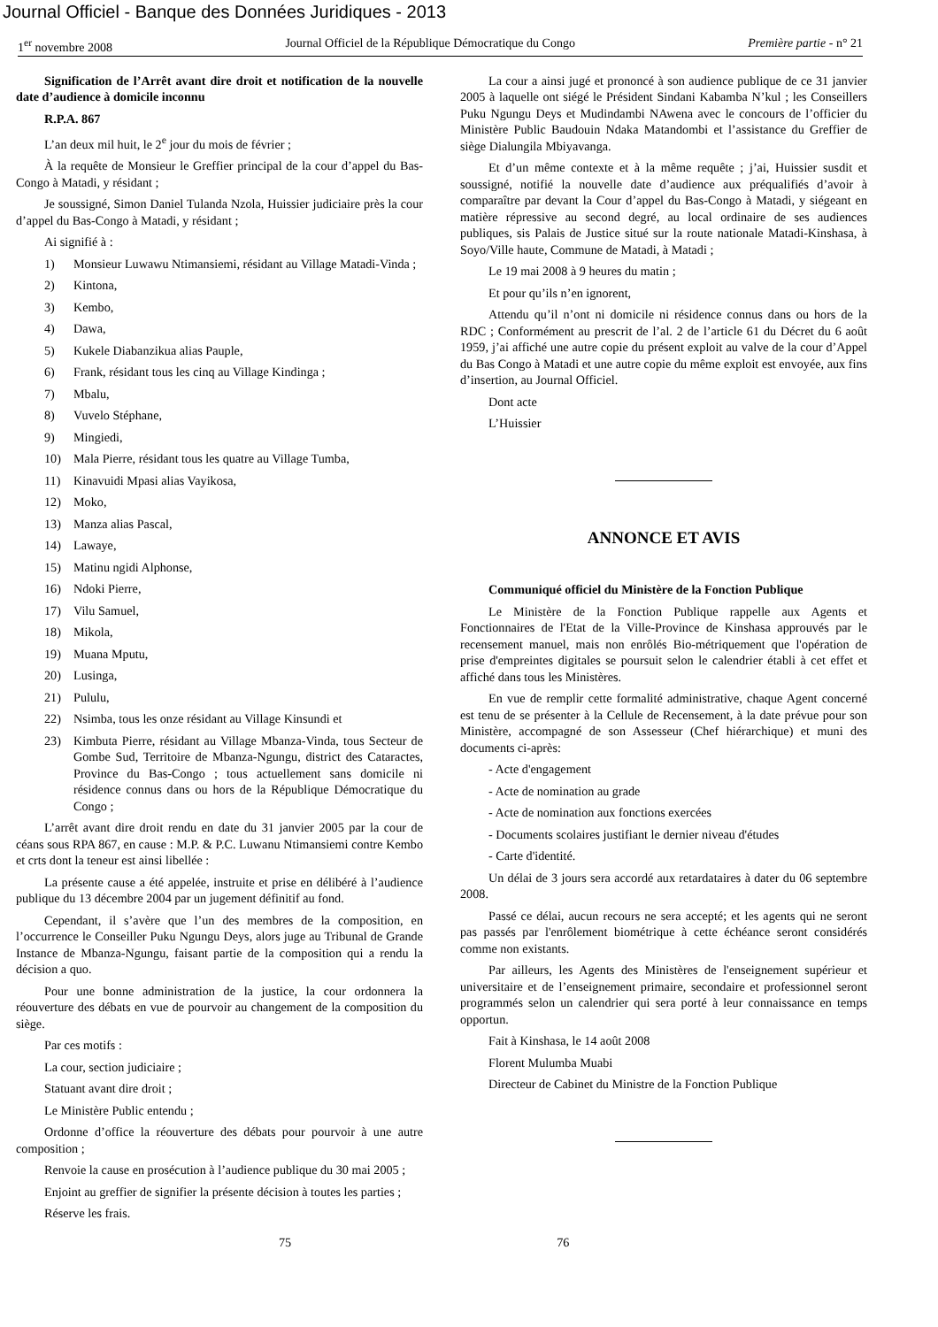Journal Officiel - Banque des Données Juridiques - 2013
1<sup>er</sup> novembre 2008 Journal Officiel de la République Démocratique du Congo Première partie - n° 21
Signification de l’Arrêt avant dire droit et notification de la nouvelle date d’audience à domicile inconnu
R.P.A. 867
L’an deux mil huit, le 2<sup>e</sup> jour du mois de février ;
À la requête de Monsieur le Greffier principal de la cour d’appel du Bas-Congo à Matadi, y résidant ;
Je soussigné, Simon Daniel Tulanda Nzola, Huissier judiciaire près la cour d’appel du Bas-Congo à Matadi, y résidant ;
Ai signifié à :
1) Monsieur Luwawu Ntimansiemi, résidant au Village Matadi-Vinda ;
2) Kintona,
3) Kembo,
4) Dawa,
5) Kukele Diabanzikua alias Pauple,
6) Frank, résidant tous les cinq au Village Kindinga ;
7) Mbalu,
8) Vuvelo Stéphane,
9) Mingiedi,
10) Mala Pierre, résidant tous les quatre au Village Tumba,
11) Kinavuidi Mpasi alias Vayikosa,
12) Moko,
13) Manza alias Pascal,
14) Lawaye,
15) Matinu ngidi Alphonse,
16) Ndoki Pierre,
17) Vilu Samuel,
18) Mikola,
19) Muana Mputu,
20) Lusinga,
21) Pululu,
22) Nsimba, tous les onze résidant au Village Kinsundi et
23) Kimbuta Pierre, résidant au Village Mbanza-Vinda, tous Secteur de Gombe Sud, Territoire de Mbanza-Ngungu, district des Cataractes, Province du Bas-Congo ; tous actuellement sans domicile ni résidence connus dans ou hors de la République Démocratique du Congo ;
L’arrêt avant dire droit rendu en date du 31 janvier 2005 par la cour de céans sous RPA 867, en cause : M.P. & P.C. Luwanu Ntimansiemi contre Kembo et crts dont la teneur est ainsi libellée :
La présente cause a été appelée, instruite et prise en délibéré à l’audience publique du 13 décembre 2004 par un jugement définitif au fond.
Cependant, il s’avère que l’un des membres de la composition, en l’occurrence le Conseiller Puku Ngungu Deys, alors juge au Tribunal de Grande Instance de Mbanza-Ngungu, faisant partie de la composition qui a rendu la décision a quo.
Pour une bonne administration de la justice, la cour ordonnera la réouverture des débats en vue de pourvoir au changement de la composition du siège.
Par ces motifs :
La cour, section judiciaire ;
Statuant avant dire droit ;
Le Ministère Public entendu ;
Ordonne d’office la réouverture des débats pour pourvoir à une autre composition ;
Renvoie la cause en prosécution à l’audience publique du 30 mai 2005 ;
Enjoint au greffier de signifier la présente décision à toutes les parties ;
Réserve les frais.
La cour a ainsi jugé et prononcé à son audience publique de ce 31 janvier 2005 à laquelle ont siégé le Président Sindani Kabamba N’kul ; les Conseillers Puku Ngungu Deys et Mudindambi NAwena avec le concours de l’officier du Ministère Public Baudouin Ndaka Matandombi et l’assistance du Greffier de siège Dialungila Mbiyavanga.
Et d’un même contexte et à la même requête ; j’ai, Huissier susdit et soussigné, notifié la nouvelle date d’audience aux préqualifiés d’avoir à comparaître par devant la Cour d’appel du Bas-Congo à Matadi, y siégeant en matière répressive au second degré, au local ordinaire de ses audiences publiques, sis Palais de Justice situé sur la route nationale Matadi-Kinshasa, à Soyo/Ville haute, Commune de Matadi, à Matadi ;
Le 19 mai 2008 à 9 heures du matin ;
Et pour qu’ils n’en ignorent,
Attendu qu’il n’ont ni domicile ni résidence connus dans ou hors de la RDC ; Conformément au prescrit de l’al. 2 de l’article 61 du Décret du 6 août 1959, j’ai affiché une autre copie du présent exploit au valve de la cour d’Appel du Bas Congo à Matadi et une autre copie du même exploit est envoyée, aux fins d’insertion, au Journal Officiel.
Dont acte
L’Huissier
ANNONCE ET AVIS
Communiqué officiel du Ministère de la Fonction Publique
Le Ministère de la Fonction Publique rappelle aux Agents et Fonctionnaires de l'Etat de la Ville-Province de Kinshasa approuvés par le recensement manuel, mais non enrôlés Bio-métriquement que l'opération de prise d'empreintes digitales se poursuit selon le calendrier établi à cet effet et affiché dans tous les Ministères.
En vue de remplir cette formalité administrative, chaque Agent concerné est tenu de se présenter à la Cellule de Recensement, à la date prévue pour son Ministère, accompagné de son Assesseur (Chef hiérarchique) et muni des documents ci-après:
- Acte d'engagement
- Acte de nomination au grade
- Acte de nomination aux fonctions exercées
- Documents scolaires justifiant le dernier niveau d'études
- Carte d'identité.
Un délai de 3 jours sera accordé aux retardataires à dater du 06 septembre 2008.
Passé ce délai, aucun recours ne sera accepté; et les agents qui ne seront pas passés par l'enrôlement biométrique à cette échéance seront considérés comme non existants.
Par ailleurs, les Agents des Ministères de l'enseignement supérieur et universitaire et de l’enseignement primaire, secondaire et professionnel seront programmés selon un calendrier qui sera porté à leur connaissance en temps opportun.
Fait à Kinshasa, le 14 août 2008
Florent Mulumba Muabi
Directeur de Cabinet du Ministre de la Fonction Publique
75 76